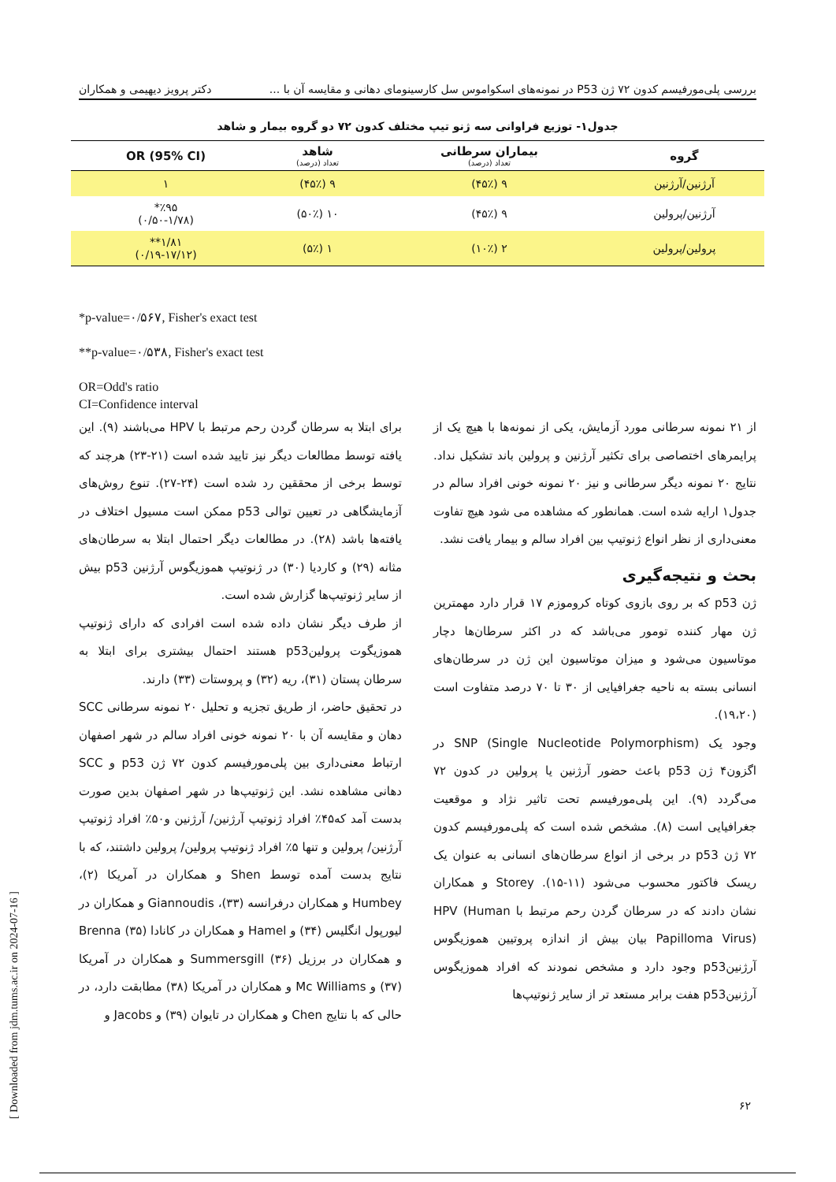بررسی پلی‌مورفیسم کدون ۷۲ ژن P53 در نمونه‌های اسکواموس سل کارسینومای دهانی و مقایسه آن با ... دکتر پرویز دیهیمی و همکاران
جدول۱- توزیع فراوانی سه ژنو تیپ مختلف کدون ۷۲ دو گروه بیمار و شاهد
| گروه | بیماران سرطانی تعداد (درصد) | شاهد تعداد (درصد) | OR (95% CI) |
| --- | --- | --- | --- |
| آرژنین/آرژنین | ۹ (۴۵٪) | ۹ (۴۵٪) | ۱ |
| آرژنین/پرولین | ۹ (۴۵٪) | ۱۰ (۵۰٪) | ٪۹۵* (۰/۵۰-۱/۷۸) |
| پرولین/پرولین | ۲ (۱۰٪) | ۱ (۵٪) | ۱/۸۱** (۰/۱۹-۱۷/۱۲) |
*p-value=۰/۵۶۷, Fisher's exact test
**p-value=۰/۵۳۸, Fisher's exact test
OR=Odd's ratio
CI=Confidence interval
از ۲۱ نمونه سرطانی مورد آزمایش، یکی از نمونه‌ها با هیچ یک از پرایمرهای اختصاصی برای تکثیر آرژنین و پرولین باند تشکیل نداد. نتایج ۲۰ نمونه دیگر سرطانی و نیز ۲۰ نمونه خونی افراد سالم در جدول۱ ارایه شده است. همانطور که مشاهده می شود هیچ تفاوت معنی‌داری از نظر انواع ژنوتیپ بین افراد سالم و بیمار یافت نشد.
بحث و نتیجه‌گیری
ژن p53 که بر روی بازوی کوتاه کروموزم ۱۷ قرار دارد مهمترین ژن مهار کننده تومور می‌باشد که در اکثر سرطان‌ها دچار موتاسیون می‌شود و میزان موتاسیون این ژن در سرطان‌های انسانی بسته به ناحیه جغرافیایی از ۳۰ تا ۷۰ درصد متفاوت است (۱۹،۲۰).
وجود یک SNP (Single Nucleotide Polymorphism) در اگزون۴ ژن p53 باعث حضور آرژنین یا پرولین در کدون ۷۲ می‌گردد (۹). این پلی‌مورفیسم تحت تاثیر نژاد و موقعیت جغرافیایی است (۸). مشخص شده است که پلی‌مورفیسم کدون ۷۲ ژن p53 در برخی از انواع سرطان‌های انسانی به عنوان یک ریسک فاکتور محسوب می‌شود (۱۱-۱۵). Storey و همکاران نشان دادند که در سرطان گردن رحم مرتبط با HPV (Human Papilloma Virus) بیان بیش از اندازه پروتیین هموزیگوس آرژنینp53 وجود دارد و مشخص نمودند که افراد هموزیگوس آرژنینp53 هفت برابر مستعد تر از سایر ژنوتیپ‌ها
برای ابتلا به سرطان گردن رحم مرتبط با HPV می‌باشند (۹). این یافته توسط مطالعات دیگر نیز تایید شده است (۲۱-۲۳) هرچند که توسط برخی از محققین رد شده است (۲۴-۲۷). تنوع روش‌های آزمایشگاهی در تعیین توالی p53 ممکن است مسیول اختلاف در یافته‌ها باشد (۲۸). در مطالعات دیگر احتمال ابتلا به سرطان‌های مثانه (۲۹) و کاردیا (۳۰) در ژنوتیپ هموزیگوس آرژنین p53 بیش از سایر ژنوتیپ‌ها گزارش شده است.
از طرف دیگر نشان داده شده است افرادی که دارای ژنوتیپ هموزیگوت پرولینp53 هستند احتمال بیشتری برای ابتلا به سرطان پستان (۳۱)، ریه (۳۲) و پروستات (۳۳) دارند.
در تحقیق حاضر، از طریق تجزیه و تحلیل ۲۰ نمونه سرطانی SCC دهان و مقایسه آن با ۲۰ نمونه خونی افراد سالم در شهر اصفهان ارتباط معنی‌داری بین پلی‌مورفیسم کدون ۷۲ ژن p53 و SCC دهانی مشاهده نشد. این ژنوتیپ‌ها در شهر اصفهان بدین صورت بدست آمد که۴۵٪ افراد ژنوتیپ آرژنین/ آرژنین و۵۰٪ افراد ژنوتیپ آرژنین/ پرولین و تنها ۵٪ افراد ژنوتیپ پرولین/ پرولین داشتند، که با نتایج بدست آمده توسط Shen و همکاران در آمریکا (۲)، Humbey و همکاران درفرانسه (۳۳)، Giannoudis و همکاران در لیورپول انگلیس (۳۴) و Hamel و همکاران در کانادا (۳۵) Brenna و همکاران در برزیل (۳۶) Summersgill و همکاران در آمریکا (۳۷) و Mc Williams و همکاران در آمریکا (۳۸) مطابقت دارد، در حالی که با نتایج Chen و همکاران در تایوان (۳۹) و Jacobs و
۶۲
[ Downloaded from jdm.tums.ac.ir on 2024-07-16 ]